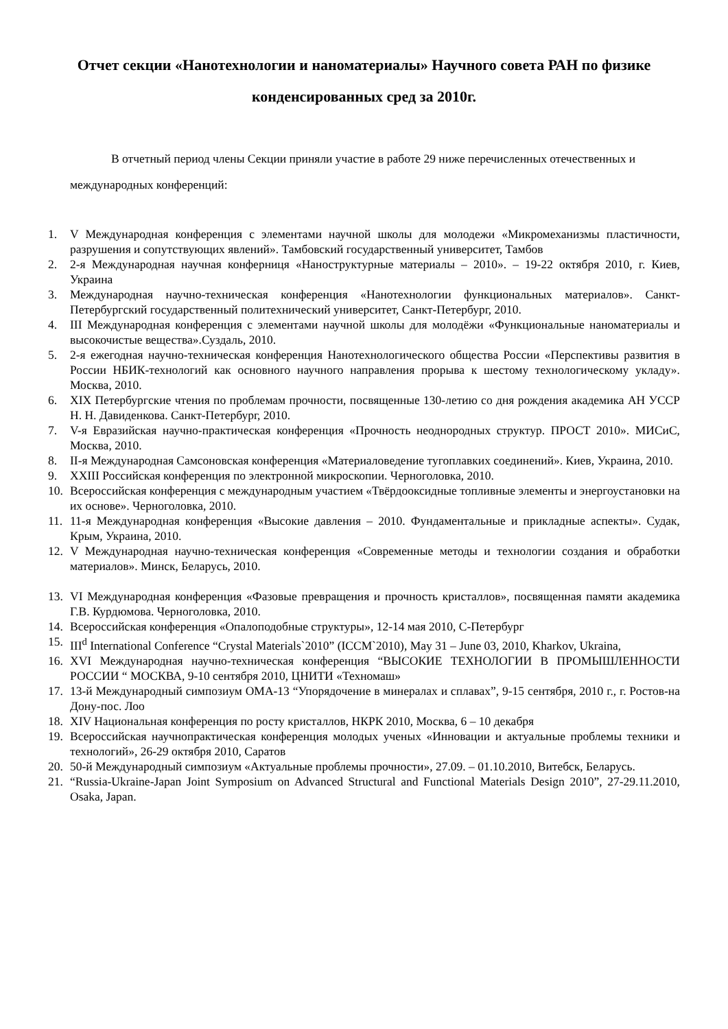Отчет секции «Нанотехнологии и наноматериалы» Научного совета РАН по физике конденсированных сред за 2010г.
В отчетный период члены Секции приняли участие в работе 29 ниже перечисленных отечественных и международных конференций:
1. V Международная конференция с элементами научной школы для молодежи «Микромеханизмы пластичности, разрушения и сопутствующих явлений». Тамбовский государственный университет, Тамбов
2. 2-я Международная научная конферниця «Наноструктурные материалы – 2010». – 19-22 октября 2010, г. Киев, Украина
3. Международная научно-техническая конференция «Нанотехнологии функциональных материалов». Санкт-Петербургский государственный политехнический университет, Санкт-Петербург, 2010.
4. III Международная конференция с элементами научной школы для молодёжи «Функциональные наноматериалы и высокочистые вещества».Суздаль, 2010.
5. 2-я ежегодная научно-техническая конференция Нанотехнологического общества России «Перспективы развития в России НБИК-технологий как основного научного направления прорыва к шестому технологическому укладу». Москва, 2010.
6. XIX Петербургские чтения по проблемам прочности, посвященные 130-летию со дня рождения академика АН УССР Н. Н. Давиденкова. Санкт-Петербург, 2010.
7. V-я Евразийская научно-практическая конференция «Прочность неоднородных структур. ПРОСТ 2010». МИСиС, Москва, 2010.
8. II-я Международная Самсоновская конференция «Материаловедение тугоплавких соединений». Киев, Украина, 2010.
9. XXIII Российская конференция по электронной микроскопии. Черноголовка, 2010.
10. Всероссийская конференция с международным участием «Твёрдооксидные топливные элементы и энергоустановки на их основе». Черноголовка, 2010.
11. 11-я Международная конференция «Высокие давления – 2010. Фундаментальные и прикладные аспекты». Судак, Крым, Украина, 2010.
12. V Международная научно-техническая конференция «Современные методы и технологии создания и обработки материалов». Минск, Беларусь, 2010.
13. VI Международная конференция «Фазовые превращения и прочность кристаллов», посвященная памяти академика Г.В. Курдюмова. Черноголовка, 2010.
14. Всероссийская конференция «Опалоподобные структуры», 12-14 мая 2010, С-Петербург
15. III<sup>d</sup> International Conference “Crystal Materials`2010” (ICCM`2010), May 31 – June 03, 2010, Kharkov, Ukraina,
16. XVI Международная научно-техническая конференция “ВЫСОКИЕ ТЕХНОЛОГИИ В ПРОМЫШЛЕННОСТИ РОССИИ “ МОСКВА, 9-10 сентября 2010, ЦНИТИ «Техномаш»
17. 13-й Международный симпозиум ОМА-13 “Упорядочение в минералах и сплавах”, 9-15 сентября, 2010 г., г. Ростов-на Дону-пос. Лоо
18. XIV Национальная конференция по росту кристаллов, НКРК 2010, Москва, 6 – 10 декабря
19. Всероссийская научнопрактическая конференция молодых ученых «Инновации и актуальные проблемы техники и технологий», 26-29 октября 2010, Саратов
20. 50-й Международный симпозиум «Актуальные проблемы прочности», 27.09. – 01.10.2010, Витебск, Беларусь.
21. “Russia-Ukraine-Japan Joint Symposium on Advanced Structural and Functional Materials Design 2010”, 27-29.11.2010, Osaka, Japan.